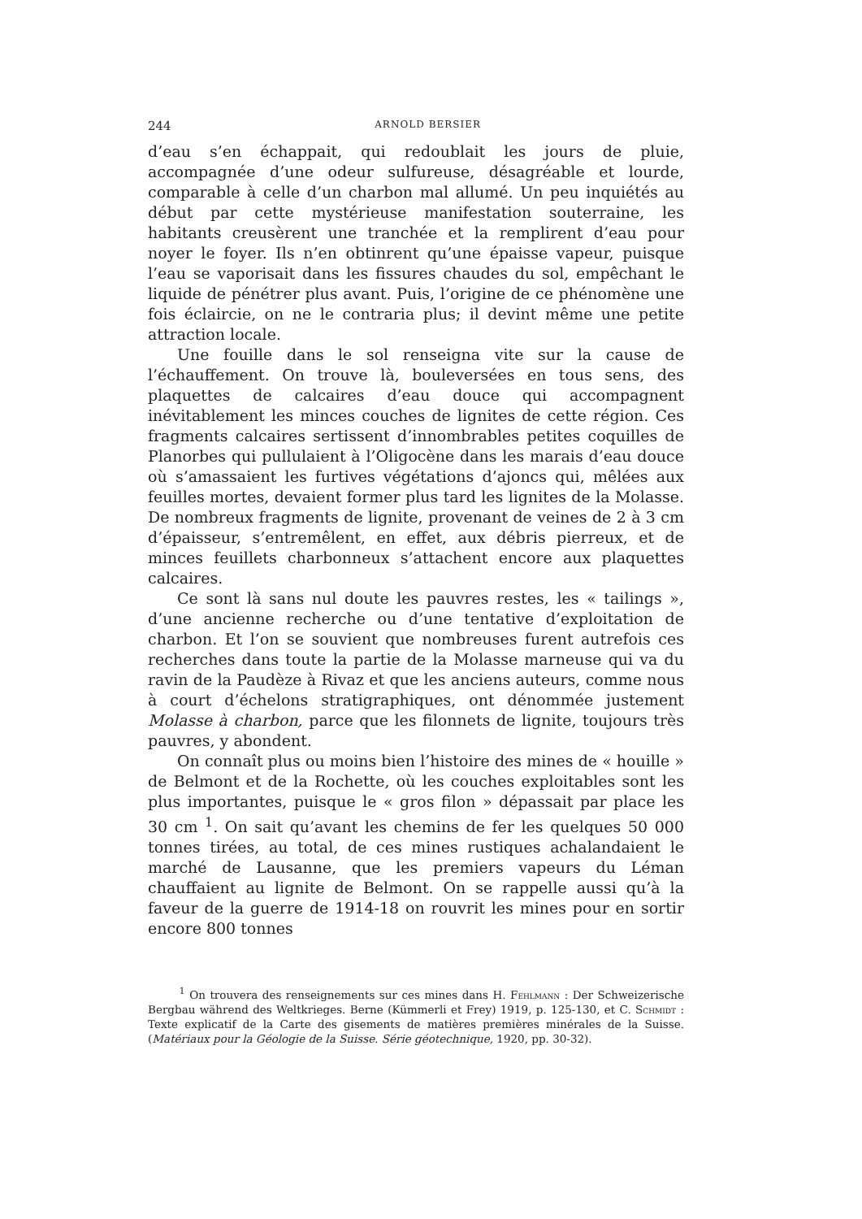244 ARNOLD BERSIER
d’eau s’en échappait, qui redoublait les jours de pluie, accompagnée d’une odeur sulfureuse, désagréable et lourde, comparable à celle d’un charbon mal allumé. Un peu inquiétés au début par cette mystérieuse manifestation souterraine, les habitants creusèrent une tranchée et la remplirent d’eau pour noyer le foyer. Ils n’en obtinrent qu’une épaisse vapeur, puisque l’eau se vaporisait dans les fissures chaudes du sol, empêchant le liquide de pénétrer plus avant. Puis, l’origine de ce phénomène une fois éclaircie, on ne le contraria plus; il devint même une petite attraction locale.
Une fouille dans le sol renseigna vite sur la cause de l’échauffement. On trouve là, bouleversées en tous sens, des plaquettes de calcaires d’eau douce qui accompagnent inévitablement les minces couches de lignites de cette région. Ces fragments calcaires sertissent d’innombrables petites coquilles de Planorbes qui pullulaient à l’Oligocène dans les marais d’eau douce où s’amassaient les furtives végétations d’ajoncs qui, mêlées aux feuilles mortes, devaient former plus tard les lignites de la Molasse. De nombreux fragments de lignite, provenant de veines de 2 à 3 cm d’épaisseur, s’entremêlent, en effet, aux débris pierreux, et de minces feuillets charbonneux s’attachent encore aux plaquettes calcaires.
Ce sont là sans nul doute les pauvres restes, les « tailings », d’une ancienne recherche ou d’une tentative d’exploitation de charbon. Et l’on se souvient que nombreuses furent autrefois ces recherches dans toute la partie de la Molasse marneuse qui va du ravin de la Paudèze à Rivaz et que les anciens auteurs, comme nous à court d’échelons stratigraphiques, ont dénommée justement Molasse à charbon, parce que les filonnets de lignite, toujours très pauvres, y abondent.
On connaît plus ou moins bien l’histoire des mines de « houille » de Belmont et de la Rochette, où les couches exploitables sont les plus importantes, puisque le « gros filon » dépassait par place les 30 cm <sup>1</sup>. On sait qu’avant les chemins de fer les quelques 50 000 tonnes tirées, au total, de ces mines rustiques achalandaient le marché de Lausanne, que les premiers vapeurs du Léman chauffaient au lignite de Belmont. On se rappelle aussi qu’à la faveur de la guerre de 1914-18 on rouvrit les mines pour en sortir encore 800 tonnes
<sup>1</sup> On trouvera des renseignements sur ces mines dans H. Fehlmann : Der Schweizerische Bergbau während des Weltkrieges. Berne (Kümmerli et Frey) 1919, p. 125-130, et C. Schmidt : Texte explicatif de la Carte des gisements de matières premières minérales de la Suisse. (Matériaux pour la Géologie de la Suisse. Série géotechnique, 1920, pp. 30-32).